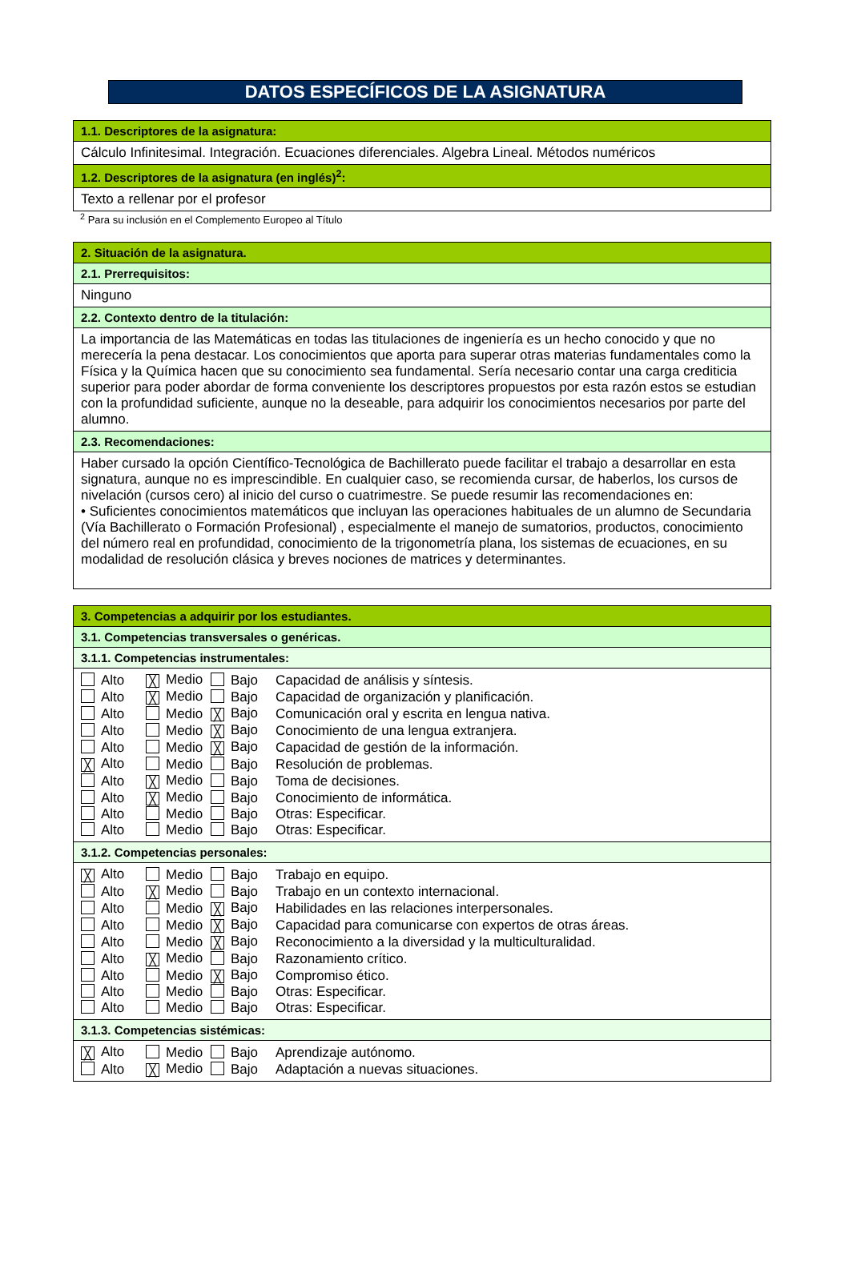DATOS ESPECÍFICOS DE LA ASIGNATURA
| 1.1. Descriptores de la asignatura: |
| Cálculo Infinitesimal. Integración. Ecuaciones diferenciales. Algebra Lineal. Métodos numéricos |
| 1.2. Descriptores de la asignatura (en inglés)<sup>2</sup>: |
| Texto a rellenar por el profesor |
<sup>2</sup> Para su inclusión en el Complemento Europeo al Título
| 2. Situación de la asignatura. |
| 2.1. Prerrequisitos: |
| Ninguno |
| 2.2. Contexto dentro de la titulación: |
| La importancia de las Matemáticas en todas las titulaciones de ingeniería es un hecho conocido y que no merecería la pena destacar. Los conocimientos que aporta para superar otras materias fundamentales como la Física y la Química hacen que su conocimiento sea fundamental. Sería necesario contar una carga crediticia superior para poder abordar de forma conveniente los descriptores propuestos por esta razón estos se estudian con la profundidad suficiente, aunque no la deseable, para adquirir los conocimientos necesarios por parte del alumno. |
| 2.3. Recomendaciones: |
| Haber cursado la opción Científico-Tecnológica de Bachillerato puede facilitar el trabajo a desarrollar en esta signatura, aunque no es imprescindible. En cualquier caso, se recomienda cursar, de haberlos, los cursos de nivelación (cursos cero) al inicio del curso o cuatrimestre. Se puede resumir las recomendaciones en: • Suficientes conocimientos matemáticos que incluyan las operaciones habituales de un alumno de Secundaria (Vía Bachillerato o Formación Profesional) , especialmente el manejo de sumatorios, productos, conocimiento del número real en profundidad, conocimiento de la trigonometría plana, los sistemas de ecuaciones, en su modalidad de resolución clásica y breves nociones de matrices y determinantes. |
| 3. Competencias a adquirir por los estudiantes. |
| 3.1. Competencias transversales o genéricas. |
| 3.1.1. Competencias instrumentales: |
| / Alto / ╳ Medio / Bajo / Capacidad de análisis y síntesis. / / Alto / ╳ Medio / Bajo / Capacidad de organización y planificación. / / Alto / Medio / ╳ Bajo / Comunicación oral y escrita en lengua nativa. / / Alto / Medio / ╳ Bajo / Conocimiento de una lengua extranjera. / / Alto / Medio / ╳ Bajo / Capacidad de gestión de la información. / / ╳ Alto / Medio / Bajo / Resolución de problemas. / / Alto / ╳ Medio / Bajo / Toma de decisiones. / / Alto / ╳ Medio / Bajo / Conocimiento de informática. / / Alto / Medio / Bajo / Otras: Especificar. / / Alto / Medio / Bajo / Otras: Especificar. / |
| 3.1.2. Competencias personales: |
| / ╳ Alto / Medio / Bajo / Trabajo en equipo. / / Alto / ╳ Medio / Bajo / Trabajo en un contexto internacional. / / Alto / Medio / ╳ Bajo / Habilidades en las relaciones interpersonales. / / Alto / Medio / ╳ Bajo / Capacidad para comunicarse con expertos de otras áreas. / / Alto / Medio / ╳ Bajo / Reconocimiento a la diversidad y la multiculturalidad. / / Alto / ╳ Medio / Bajo / Razonamiento crítico. / / Alto / Medio / ╳ Bajo / Compromiso ético. / / Alto / Medio / Bajo / Otras: Especificar. / / Alto / Medio / Bajo / Otras: Especificar. / |
| 3.1.3. Competencias sistémicas: |
| / ╳ Alto / Medio / Bajo / Aprendizaje autónomo. / / Alto / ╳ Medio / Bajo / Adaptación a nuevas situaciones. / |